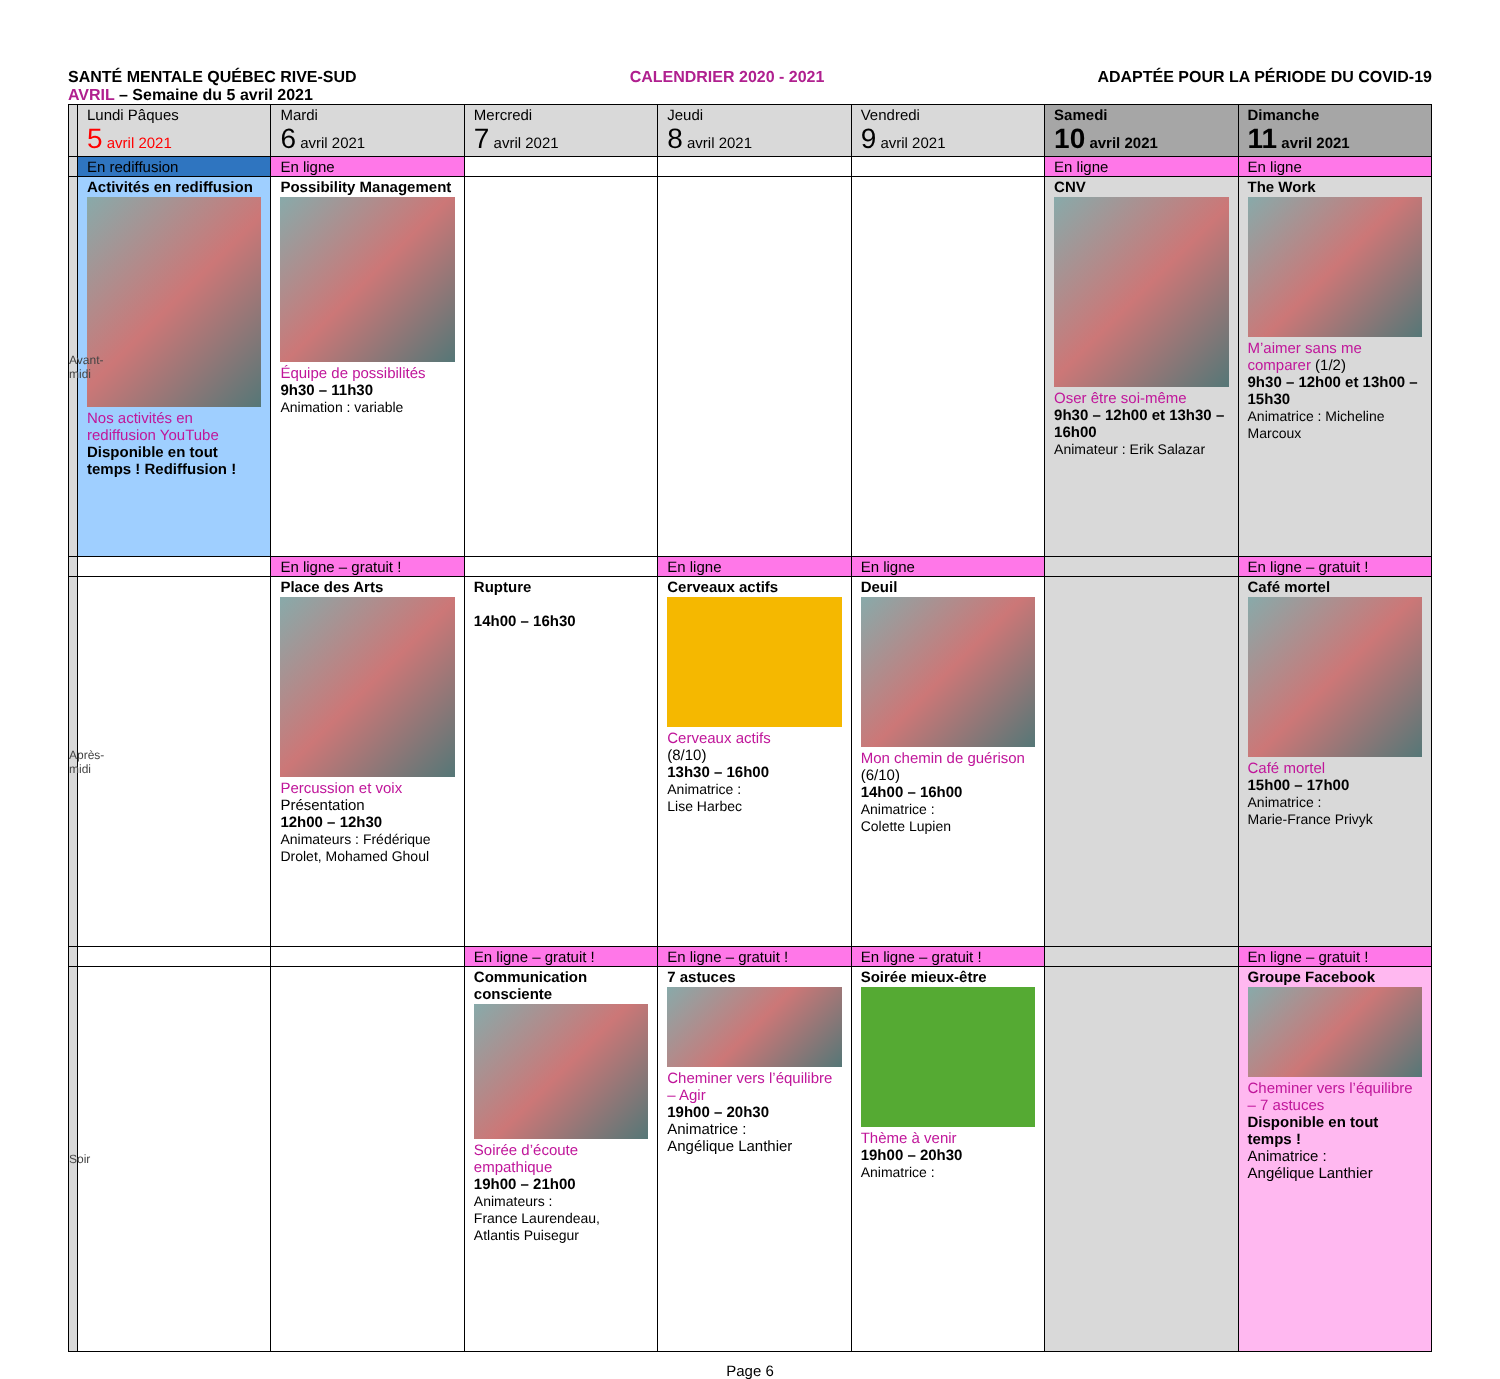SANTÉ MENTALE QUÉBEC RIVE-SUD CALENDRIER 2020 - 2021 ADAPTÉE POUR LA PÉRIODE DU COVID-19
AVRIL – Semaine du 5 avril 2021
| | Lundi Pâques 5 avril 2021 | Mardi 6 avril 2021 | Mercredi 7 avril 2021 | Jeudi 8 avril 2021 | Vendredi 9 avril 2021 | Samedi 10 avril 2021 | Dimanche 11 avril 2021 |
| --- | --- | --- | --- | --- | --- | --- | --- |
| | En rediffusion | En ligne | | | | En ligne | En ligne |
| Avant-midi | Activités en rediffusion Nos activités en rediffusion YouTube Disponible en tout temps ! Rediffusion ! | Possibility Management Équipe de possibilités 9h30 – 11h30 Animation : variable | | | | CNV Oser être soi-même 9h30 – 12h00 et 13h30 – 16h00 Animateur : Erik Salazar | The Work M’aimer sans me comparer (1/2) 9h30 – 12h00 et 13h00 – 15h30 Animatrice : Micheline Marcoux |
| | | En ligne – gratuit ! | | En ligne | En ligne | | En ligne – gratuit ! |
| Après-midi | | Place des Arts Percussion et voix Présentation 12h00 – 12h30 Animateurs : Frédérique Drolet, Mohamed Ghoul | Rupture 14h00 – 16h30 | Cerveaux actifs Cerveaux actifs (8/10) 13h30 – 16h00 Animatrice : Lise Harbec | Deuil Mon chemin de guérison (6/10) 14h00 – 16h00 Animatrice : Colette Lupien | | Café mortel Café mortel 15h00 – 17h00 Animatrice : Marie-France Privyk |
| | | | En ligne – gratuit ! | En ligne – gratuit ! | En ligne – gratuit ! | | En ligne – gratuit ! |
| Soir | | | Communication consciente Soirée d’écoute empathique 19h00 – 21h00 Animateurs : France Laurendeau, Atlantis Puisegur | 7 astuces Cheminer vers l’équilibre – Agir 19h00 – 20h30 Animatrice : Angélique Lanthier | Soirée mieux-être Thème à venir 19h00 – 20h30 Animatrice : | | Groupe Facebook Cheminer vers l’équilibre – 7 astuces Disponible en tout temps ! Animatrice : Angélique Lanthier |
Page 6